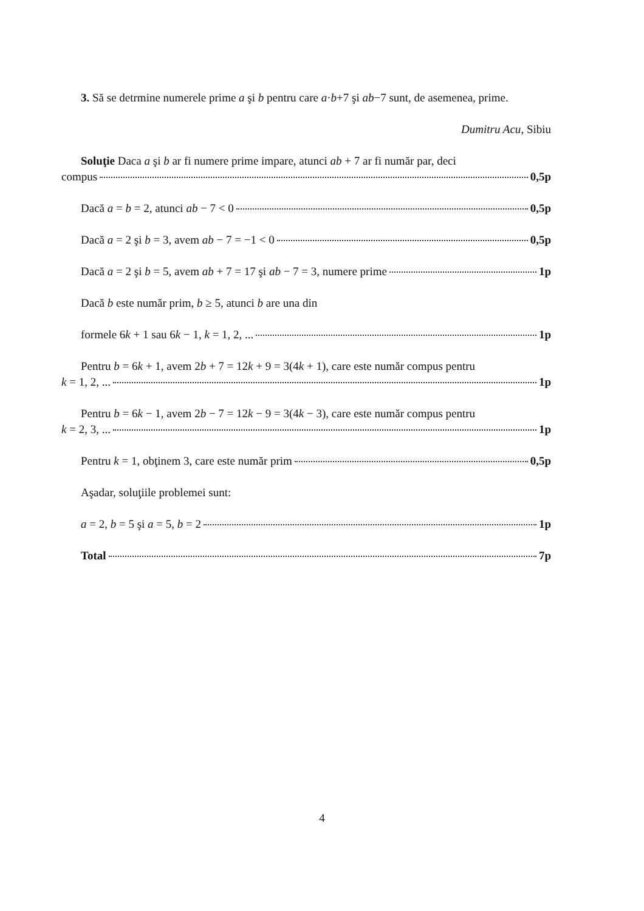3. Să se detrmine numerele prime a şi b pentru care a·b+7 şi ab−7 sunt, de asemenea, prime.
Dumitru Acu, Sibiu
Soluţie Daca a şi b ar fi numere prime impare, atunci ab + 7 ar fi număr par, deci
compus 0,5p
Dacă a = b = 2, atunci ab − 7 < 0 0,5p
Dacă a = 2 şi b = 3, avem ab − 7 = −1 < 0 0,5p
Dacă a = 2 şi b = 5, avem ab + 7 = 17 şi ab − 7 = 3, numere prime 1p
Dacă b este număr prim, b ≥ 5, atunci b are una din
formele 6k + 1 sau 6k − 1, k = 1, 2, ... 1p
Pentru b = 6k + 1, avem 2b + 7 = 12k + 9 = 3(4k + 1), care este număr compus pentru
k = 1, 2, ... 1p
Pentru b = 6k − 1, avem 2b − 7 = 12k − 9 = 3(4k − 3), care este număr compus pentru
k = 2, 3, ... 1p
Pentru k = 1, obţinem 3, care este număr prim 0,5p
Aşadar, soluţiile problemei sunt:
a = 2, b = 5 şi a = 5, b = 2 1p
Total 7p
4